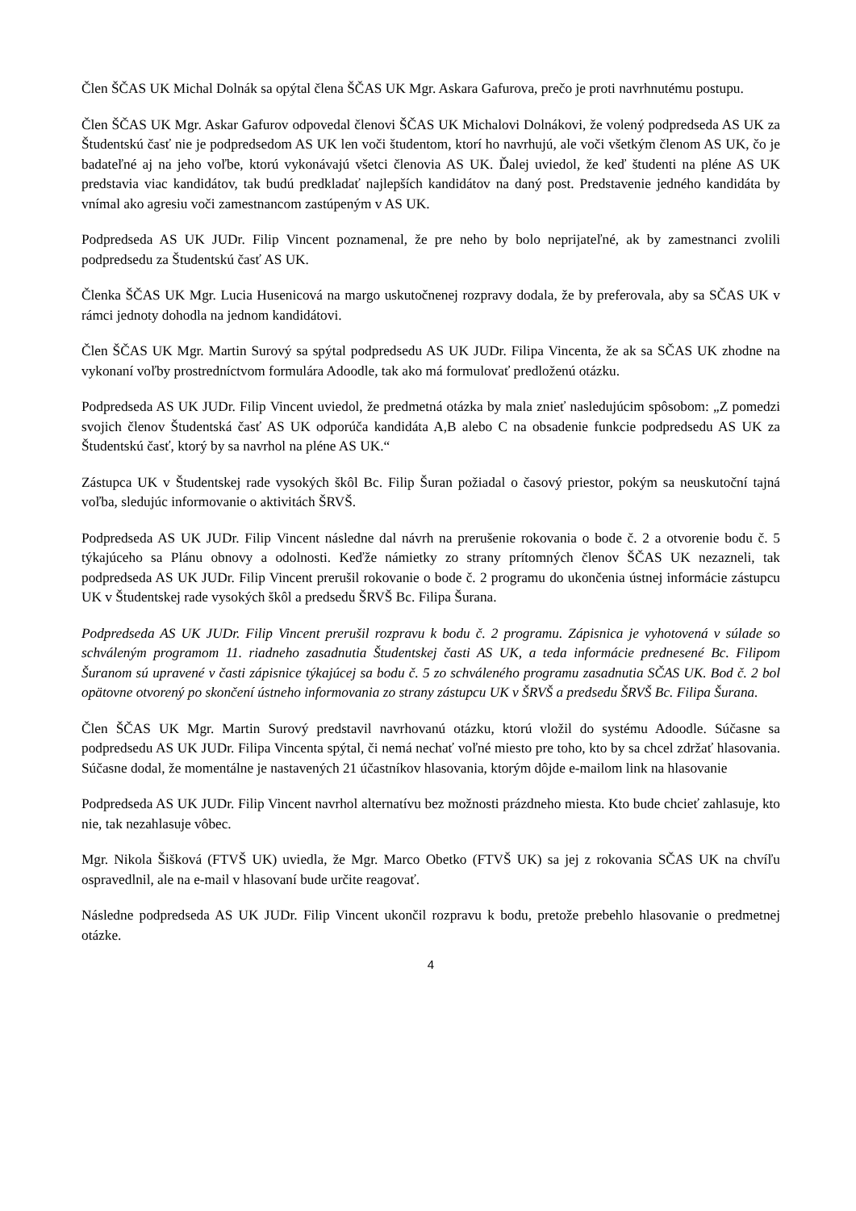Člen ŠČAS UK Michal Dolnák sa opýtal člena ŠČAS UK Mgr. Askara Gafurova, prečo je proti navrhnutému postupu.
Člen ŠČAS UK Mgr. Askar Gafurov odpovedal členovi ŠČAS UK Michalovi Dolnákovi, že volený podpredseda AS UK za Študentskú časť nie je podpredsedom AS UK len voči študentom, ktorí ho navrhujú, ale voči všetkým členom AS UK, čo je badateľné aj na jeho voľbe, ktorú vykonávajú všetci členovia AS UK. Ďalej uviedol, že keď študenti na pléne AS UK predstavia viac kandidátov, tak budú predkladať najlepších kandidátov na daný post. Predstavenie jedného kandidáta by vnímal ako agresiu voči zamestnancom zastúpeným v AS UK.
Podpredseda AS UK JUDr. Filip Vincent poznamenal, že pre neho by bolo neprijateľné, ak by zamestnanci zvolili podpredsedu za Študentskú časť AS UK.
Členka ŠČAS UK Mgr. Lucia Husenicová na margo uskutočnenej rozpravy dodala, že by preferovala, aby sa SČAS UK v rámci jednoty dohodla na jednom kandidátovi.
Člen ŠČAS UK Mgr. Martin Surový sa spýtal podpredsedu AS UK JUDr. Filipa Vincenta, že ak sa SČAS UK zhodne na vykonaní voľby prostredníctvom formulára Adoodle, tak ako má formulovať predloženú otázku.
Podpredseda AS UK JUDr. Filip Vincent uviedol, že predmetná otázka by mala znieť nasledujúcim spôsobom: „Z pomedzi svojich členov Študentská časť AS UK odporúča kandidáta A,B alebo C na obsadenie funkcie podpredsedu AS UK za Študentskú časť, ktorý by sa navrhol na pléne AS UK.“
Zástupca UK v Študentskej rade vysokých škôl Bc. Filip Šuran požiadal o časový priestor, pokým sa neuskutoční tajná voľba, sledujúc informovanie o aktivitách ŠRVŠ.
Podpredseda AS UK JUDr. Filip Vincent následne dal návrh na prerušenie rokovania o bode č. 2 a otvorenie bodu č. 5 týkajúceho sa Plánu obnovy a odolnosti. Keďže námietky zo strany prítomných členov ŠČAS UK nezazneli, tak podpredseda AS UK JUDr. Filip Vincent prerušil rokovanie o bode č. 2 programu do ukončenia ústnej informácie zástupcu UK v Študentskej rade vysokých škôl a predsedu ŠRVŠ Bc. Filipa Šurana.
Podpredseda AS UK JUDr. Filip Vincent prerušil rozpravu k bodu č. 2 programu. Zápisnica je vyhotovená v súlade so schváleným programom 11. riadneho zasadnutia Študentskej časti AS UK, a teda informácie prednesené Bc. Filipom Šuranom sú upravené v časti zápisnice týkajúcej sa bodu č. 5 zo schváleného programu zasadnutia SČAS UK. Bod č. 2 bol opätovne otvorený po skončení ústneho informovania zo strany zástupcu UK v ŠRVŠ a predsedu ŠRVŠ Bc. Filipa Šurana.
Člen ŠČAS UK Mgr. Martin Surový predstavil navrhovanú otázku, ktorú vložil do systému Adoodle. Súčasne sa podpredsedu AS UK JUDr. Filipa Vincenta spýtal, či nemá nechať voľné miesto pre toho, kto by sa chcel zdržať hlasovania. Súčasne dodal, že momentálne je nastavených 21 účastníkov hlasovania, ktorým dôjde e-mailom link na hlasovanie
Podpredseda AS UK JUDr. Filip Vincent navrhol alternatívu bez možnosti prázdneho miesta. Kto bude chcieť zahlasuje, kto nie, tak nezahlasuje vôbec.
Mgr. Nikola Šišková (FTVŠ UK) uviedla, že Mgr. Marco Obetko (FTVŠ UK) sa jej z rokovania SČAS UK na chvíľu ospravedlnil, ale na e-mail v hlasovaní bude určite reagovať.
Následne podpredseda AS UK JUDr. Filip Vincent ukončil rozpravu k bodu, pretože prebehlo hlasovanie o predmetnej otázke.
4